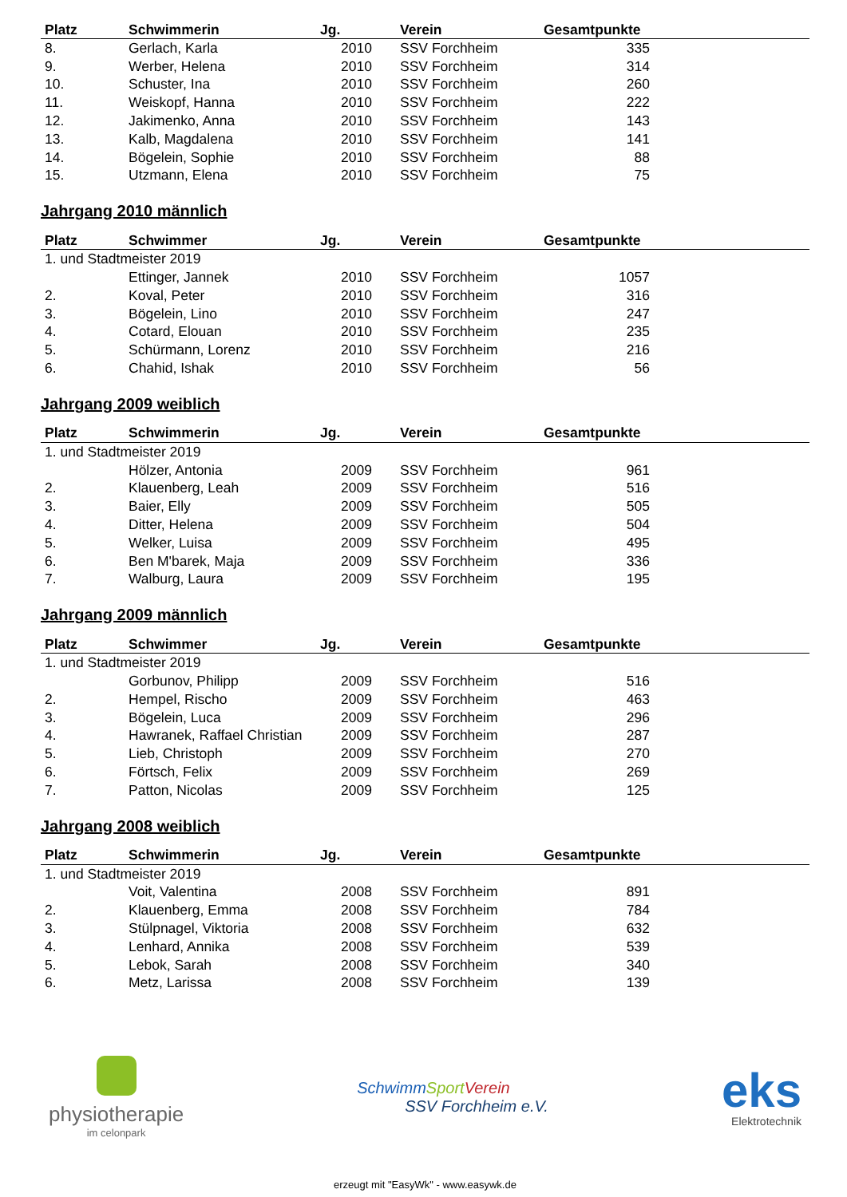| Platz | Schwimmerin | Jg. | Verein | Gesamtpunkte |
| --- | --- | --- | --- | --- |
| 8. | Gerlach, Karla | 2010 | SSV Forchheim | 335 |
| 9. | Werber, Helena | 2010 | SSV Forchheim | 314 |
| 10. | Schuster, Ina | 2010 | SSV Forchheim | 260 |
| 11. | Weiskopf, Hanna | 2010 | SSV Forchheim | 222 |
| 12. | Jakimenko, Anna | 2010 | SSV Forchheim | 143 |
| 13. | Kalb, Magdalena | 2010 | SSV Forchheim | 141 |
| 14. | Bögelein, Sophie | 2010 | SSV Forchheim | 88 |
| 15. | Utzmann, Elena | 2010 | SSV Forchheim | 75 |
Jahrgang 2010 männlich
| Platz | Schwimmer | Jg. | Verein | Gesamtpunkte |
| --- | --- | --- | --- | --- |
| 1. und Stadtmeister 2019 | | | | |
| | Ettinger, Jannek | 2010 | SSV Forchheim | 1057 |
| 2. | Koval, Peter | 2010 | SSV Forchheim | 316 |
| 3. | Bögelein, Lino | 2010 | SSV Forchheim | 247 |
| 4. | Cotard, Elouan | 2010 | SSV Forchheim | 235 |
| 5. | Schürmann, Lorenz | 2010 | SSV Forchheim | 216 |
| 6. | Chahid, Ishak | 2010 | SSV Forchheim | 56 |
Jahrgang 2009 weiblich
| Platz | Schwimmerin | Jg. | Verein | Gesamtpunkte |
| --- | --- | --- | --- | --- |
| 1. und Stadtmeister 2019 | | | | |
| | Hölzer, Antonia | 2009 | SSV Forchheim | 961 |
| 2. | Klauenberg, Leah | 2009 | SSV Forchheim | 516 |
| 3. | Baier, Elly | 2009 | SSV Forchheim | 505 |
| 4. | Ditter, Helena | 2009 | SSV Forchheim | 504 |
| 5. | Welker, Luisa | 2009 | SSV Forchheim | 495 |
| 6. | Ben M'barek, Maja | 2009 | SSV Forchheim | 336 |
| 7. | Walburg, Laura | 2009 | SSV Forchheim | 195 |
Jahrgang 2009 männlich
| Platz | Schwimmer | Jg. | Verein | Gesamtpunkte |
| --- | --- | --- | --- | --- |
| 1. und Stadtmeister 2019 | | | | |
| | Gorbunov, Philipp | 2009 | SSV Forchheim | 516 |
| 2. | Hempel, Rischo | 2009 | SSV Forchheim | 463 |
| 3. | Bögelein, Luca | 2009 | SSV Forchheim | 296 |
| 4. | Hawranek, Raffael Christian | 2009 | SSV Forchheim | 287 |
| 5. | Lieb, Christoph | 2009 | SSV Forchheim | 270 |
| 6. | Förtsch, Felix | 2009 | SSV Forchheim | 269 |
| 7. | Patton, Nicolas | 2009 | SSV Forchheim | 125 |
Jahrgang 2008 weiblich
| Platz | Schwimmerin | Jg. | Verein | Gesamtpunkte |
| --- | --- | --- | --- | --- |
| 1. und Stadtmeister 2019 | | | | |
| | Voit, Valentina | 2008 | SSV Forchheim | 891 |
| 2. | Klauenberg, Emma | 2008 | SSV Forchheim | 784 |
| 3. | Stülpnagel, Viktoria | 2008 | SSV Forchheim | 632 |
| 4. | Lenhard, Annika | 2008 | SSV Forchheim | 539 |
| 5. | Lebok, Sarah | 2008 | SSV Forchheim | 340 |
| 6. | Metz, Larissa | 2008 | SSV Forchheim | 139 |
physiotherapie
im celonpark
Schwimm Sport Verein
SSV Forchheim e.V.
eks
Elektrotechnik
erzeugt mit "EasyWk" - www.easywk.de